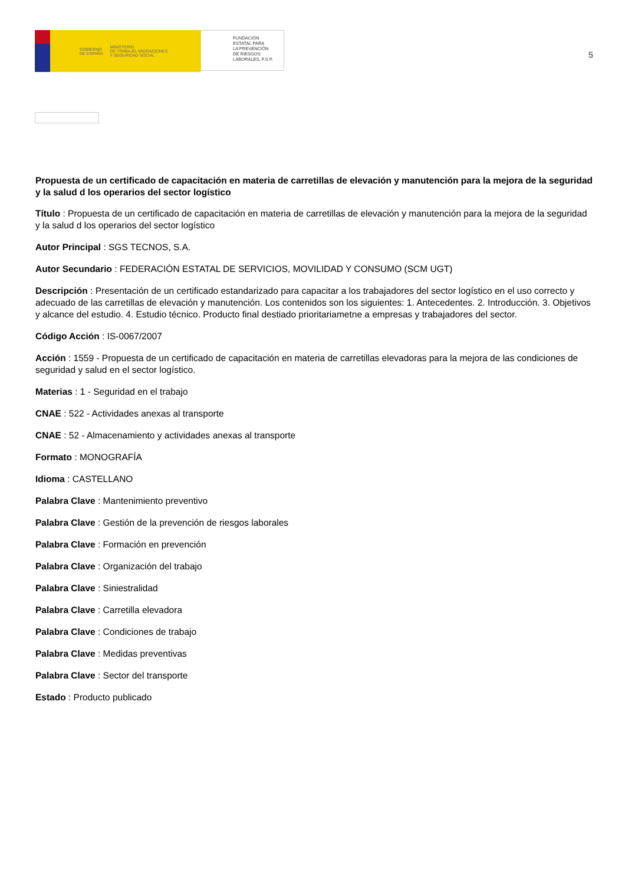GOBIERNO
DE ESPAÑA MINISTERIO
DE TRABAJO, MIGRACIONES
Y SEGURIDAD SOCIAL
FUNDACIÓN
ESTATAL PARA
LA PREVENCIÓN
DE RIESGOS
LABORALES, F.S.P.
5
Propuesta de un certificado de capacitación en materia de carretillas de elevación y manutención para la mejora de la seguridad y la salud d los operarios del sector logístico
Título : Propuesta de un certificado de capacitación en materia de carretillas de elevación y manutención para la mejora de la seguridad y la salud d los operarios del sector logístico
Autor Principal : SGS TECNOS, S.A.
Autor Secundario : FEDERACIÓN ESTATAL DE SERVICIOS, MOVILIDAD Y CONSUMO (SCM UGT)
Descripción : Presentación de un certificado estandarizado para capacitar a los trabajadores del sector logístico en el uso correcto y adecuado de las carretillas de elevación y manutención. Los contenidos son los siguientes: 1. Antecedentes. 2. Introducción. 3. Objetivos y alcance del estudio. 4. Estudio técnico. Producto final destiado prioritariametne a empresas y trabajadores del sector.
Código Acción : IS-0067/2007
Acción : 1559 - Propuesta de un certificado de capacitación en materia de carretillas elevadoras para la mejora de las condiciones de seguridad y salud en el sector logístico.
Materias : 1 - Seguridad en el trabajo
CNAE : 522 - Actividades anexas al transporte
CNAE : 52 - Almacenamiento y actividades anexas al transporte
Formato : MONOGRAFÍA
Idioma : CASTELLANO
Palabra Clave : Mantenimiento preventivo
Palabra Clave : Gestión de la prevención de riesgos laborales
Palabra Clave : Formación en prevención
Palabra Clave : Organización del trabajo
Palabra Clave : Siniestralidad
Palabra Clave : Carretilla elevadora
Palabra Clave : Condiciones de trabajo
Palabra Clave : Medidas preventivas
Palabra Clave : Sector del transporte
Estado : Producto publicado